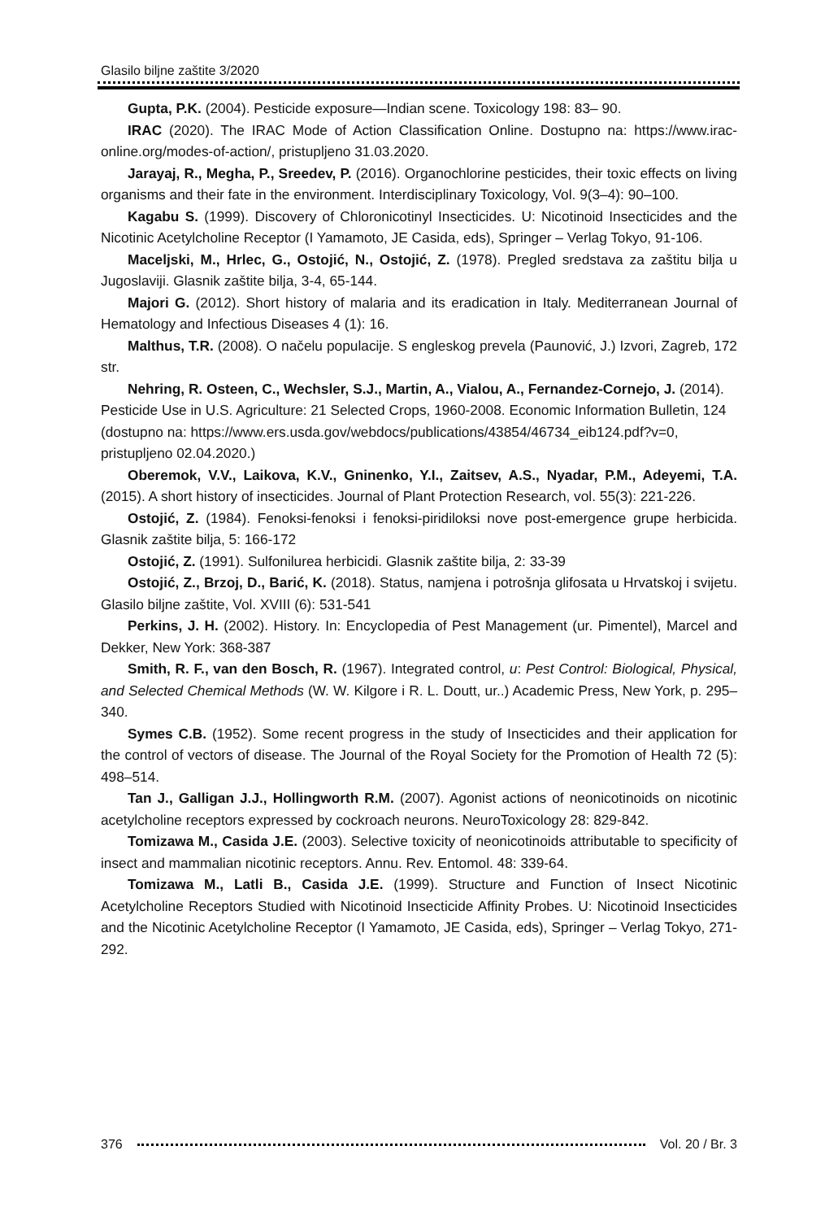Glasilo biljne zaštite 3/2020
Gupta, P.K. (2004). Pesticide exposure—Indian scene. Toxicology 198: 83– 90.
IRAC (2020). The IRAC Mode of Action Classification Online. Dostupno na: https://www.irac-online.org/modes-of-action/, pristupljeno 31.03.2020.
Jarayaj, R., Megha, P., Sreedev, P. (2016). Organochlorine pesticides, their toxic effects on living organisms and their fate in the environment. Interdisciplinary Toxicology, Vol. 9(3–4): 90–100.
Kagabu S. (1999). Discovery of Chloronicotinyl Insecticides. U: Nicotinoid Insecticides and the Nicotinic Acetylcholine Receptor (I Yamamoto, JE Casida, eds), Springer – Verlag Tokyo, 91-106.
Maceljski, M., Hrlec, G., Ostojić, N., Ostojić, Z. (1978). Pregled sredstava za zaštitu bilja u Jugoslaviji. Glasnik zaštite bilja, 3-4, 65-144.
Majori G. (2012). Short history of malaria and its eradication in Italy. Mediterranean Journal of Hematology and Infectious Diseases 4 (1): 16.
Malthus, T.R. (2008). O načelu populacije. S engleskog prevela (Paunović, J.) Izvori, Zagreb, 172 str.
Nehring, R. Osteen, C., Wechsler, S.J., Martin, A., Vialou, A., Fernandez-Cornejo, J. (2014). Pesticide Use in U.S. Agriculture: 21 Selected Crops, 1960-2008. Economic Information Bulletin, 124 (dostupno na: https://www.ers.usda.gov/webdocs/publications/43854/46734_eib124.pdf?v=0, pristupljeno 02.04.2020.)
Oberemok, V.V., Laikova, K.V., Gninenko, Y.I., Zaitsev, A.S., Nyadar, P.M., Adeyemi, T.A. (2015). A short history of insecticides. Journal of Plant Protection Research, vol. 55(3): 221-226.
Ostojić, Z. (1984). Fenoksi-fenoksi i fenoksi-piridiloksi nove post-emergence grupe herbicida. Glasnik zaštite bilja, 5: 166-172
Ostojić, Z. (1991). Sulfonilurea herbicidi. Glasnik zaštite bilja, 2: 33-39
Ostojić, Z., Brzoj, D., Barić, K. (2018). Status, namjena i potrošnja glifosata u Hrvatskoj i svijetu. Glasilo biljne zaštite, Vol. XVIII (6): 531-541
Perkins, J. H. (2002). History. In: Encyclopedia of Pest Management (ur. Pimentel), Marcel and Dekker, New York: 368-387
Smith, R. F., van den Bosch, R. (1967). Integrated control, u: Pest Control: Biological, Physical, and Selected Chemical Methods (W. W. Kilgore i R. L. Doutt, ur..) Academic Press, New York, p. 295–340.
Symes C.B. (1952). Some recent progress in the study of Insecticides and their application for the control of vectors of disease. The Journal of the Royal Society for the Promotion of Health 72 (5): 498–514.
Tan J., Galligan J.J., Hollingworth R.M. (2007). Agonist actions of neonicotinoids on nicotinic acetylcholine receptors expressed by cockroach neurons. NeuroToxicology 28: 829-842.
Tomizawa M., Casida J.E. (2003). Selective toxicity of neonicotinoids attributable to specificity of insect and mammalian nicotinic receptors. Annu. Rev. Entomol. 48: 339-64.
Tomizawa M., Latli B., Casida J.E. (1999). Structure and Function of Insect Nicotinic Acetylcholine Receptors Studied with Nicotinoid Insecticide Affinity Probes. U: Nicotinoid Insecticides and the Nicotinic Acetylcholine Receptor (I Yamamoto, JE Casida, eds), Springer – Verlag Tokyo, 271-292.
376 Vol. 20 / Br. 3